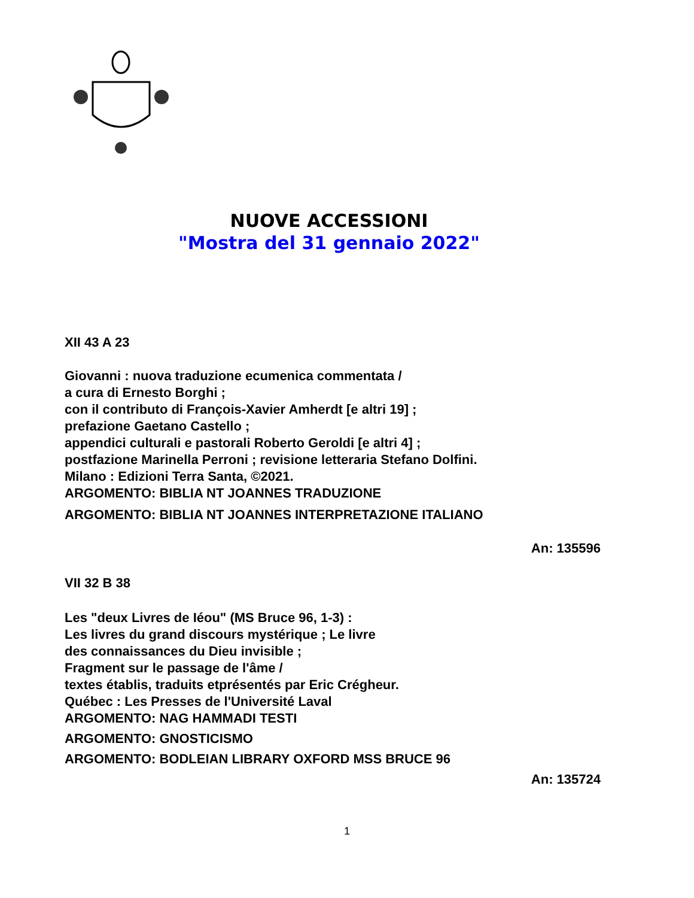NUOVE ACCESSIONI
"Mostra del 31 gennaio 2022"
XII 43 A 23
Giovanni : nuova traduzione ecumenica commentata /
a cura di Ernesto Borghi ;
con il contributo di François-Xavier Amherdt [e altri 19] ;
prefazione Gaetano Castello ;
appendici culturali e pastorali Roberto Geroldi [e altri 4] ;
postfazione Marinella Perroni ; revisione letteraria Stefano Dolfini.
Milano : Edizioni Terra Santa, ©2021.
ARGOMENTO: BIBLIA NT JOANNES TRADUZIONE
ARGOMENTO: BIBLIA NT JOANNES INTERPRETAZIONE ITALIANO
An: 135596
VII 32 B 38
Les "deux Livres de Iéou" (MS Bruce 96, 1-3) :
Les livres du grand discours mystérique ; Le livre
des connaissances du Dieu invisible ;
Fragment sur le passage de l'âme /
textes établis, traduits etprésentés par Eric Crégheur.
Québec : Les Presses de l'Université Laval
ARGOMENTO: NAG HAMMADI TESTI
ARGOMENTO: GNOSTICISMO
ARGOMENTO: BODLEIAN LIBRARY OXFORD MSS BRUCE 96
An: 135724
1